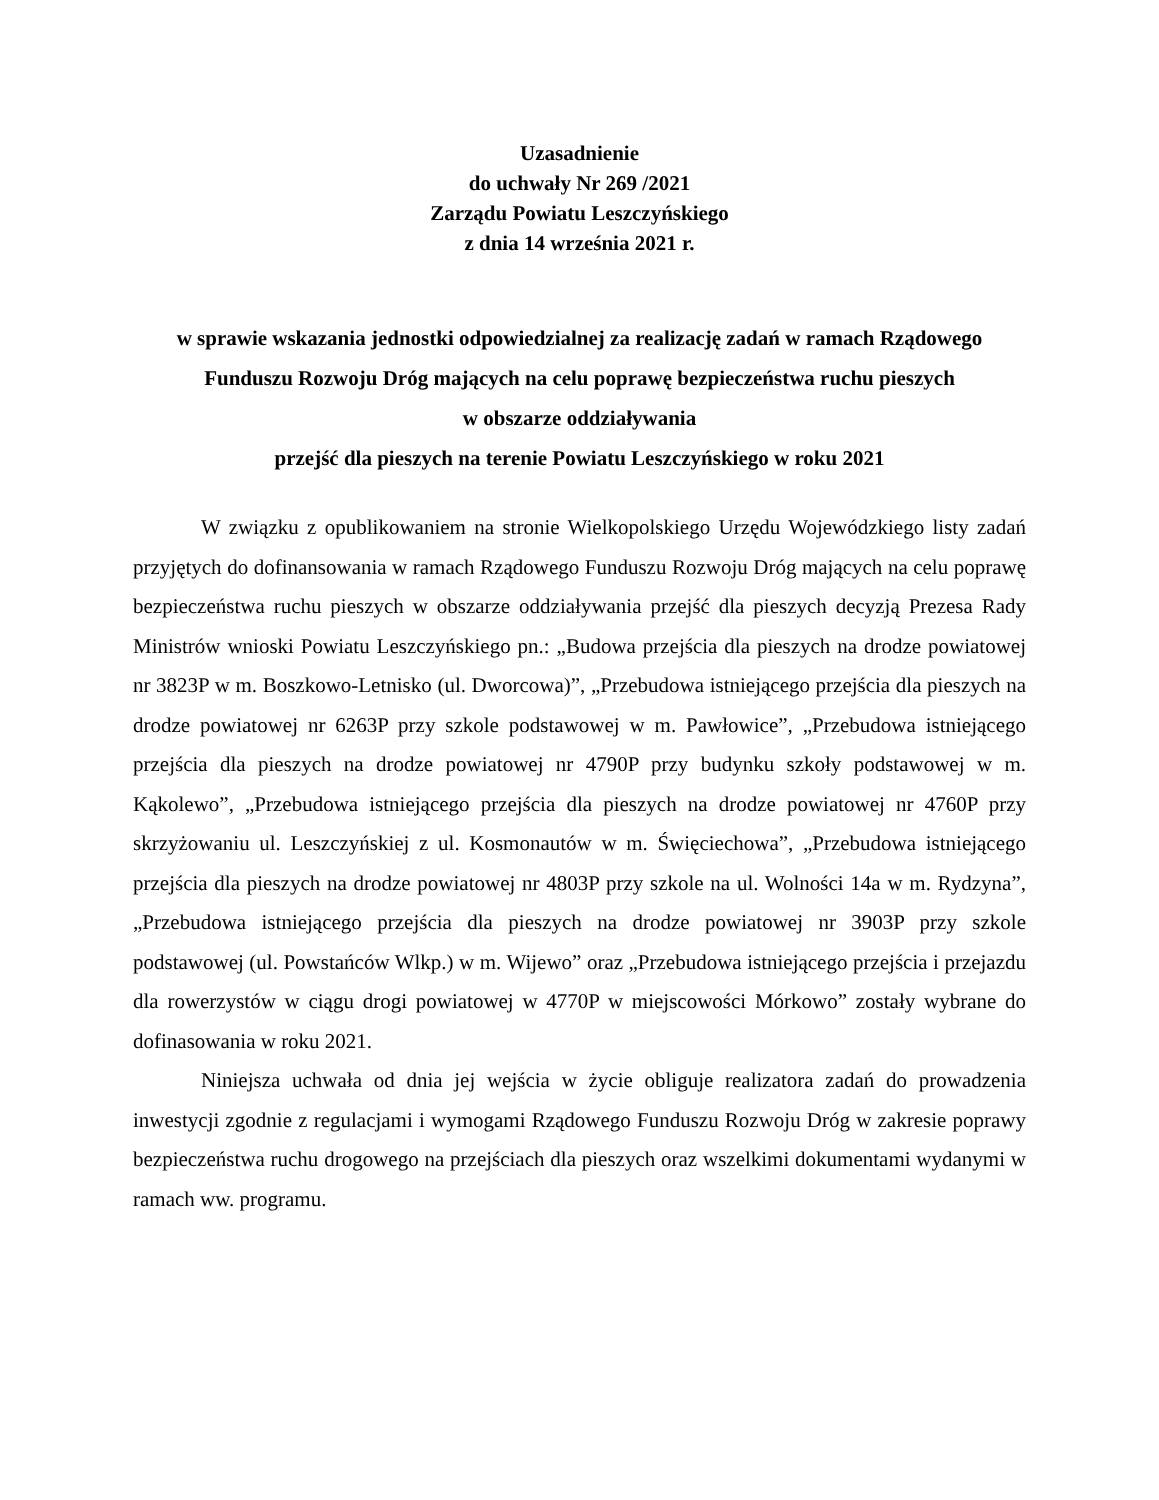Uzasadnienie
do uchwały Nr 269 /2021
Zarządu Powiatu Leszczyńskiego
z dnia 14 września 2021 r.
w sprawie wskazania jednostki odpowiedzialnej za realizację zadań w ramach Rządowego Funduszu Rozwoju Dróg mających na celu poprawę bezpieczeństwa ruchu pieszych
w obszarze oddziaływania
przejść dla pieszych na terenie Powiatu Leszczyńskiego w roku 2021
W związku z opublikowaniem na stronie Wielkopolskiego Urzędu Wojewódzkiego listy zadań przyjętych do dofinansowania w ramach Rządowego Funduszu Rozwoju Dróg mających na celu poprawę bezpieczeństwa ruchu pieszych w obszarze oddziaływania przejść dla pieszych decyzją Prezesa Rady Ministrów wnioski Powiatu Leszczyńskiego pn.: „Budowa przejścia dla pieszych na drodze powiatowej nr 3823P w m. Boszkowo-Letnisko (ul. Dworcowa)”, „Przebudowa istniejącego przejścia dla pieszych na drodze powiatowej nr 6263P przy szkole podstawowej w m. Pawłowice”, „Przebudowa istniejącego przejścia dla pieszych na drodze powiatowej nr 4790P przy budynku szkoły podstawowej w m. Kąkolewo”, „Przebudowa istniejącego przejścia dla pieszych na drodze powiatowej nr 4760P przy skrzyżowaniu ul. Leszczyńskiej z ul. Kosmonautów w m. Święciechowa”, „Przebudowa istniejącego przejścia dla pieszych na drodze powiatowej nr 4803P przy szkole na ul. Wolności 14a w m. Rydzyna”, „Przebudowa istniejącego przejścia dla pieszych na drodze powiatowej nr 3903P przy szkole podstawowej (ul. Powstańców Wlkp.) w m. Wijewo” oraz „Przebudowa istniejącego przejścia i przejazdu dla rowerzystów w ciągu drogi powiatowej w 4770P w miejscowości Mórkowo” zostały wybrane do dofinasowania w roku 2021.
Niniejsza uchwała od dnia jej wejścia w życie obliguje realizatora zadań do prowadzenia inwestycji zgodnie z regulacjami i wymogami Rządowego Funduszu Rozwoju Dróg w zakresie poprawy bezpieczeństwa ruchu drogowego na przejściach dla pieszych oraz wszelkimi dokumentami wydanymi w ramach ww. programu.